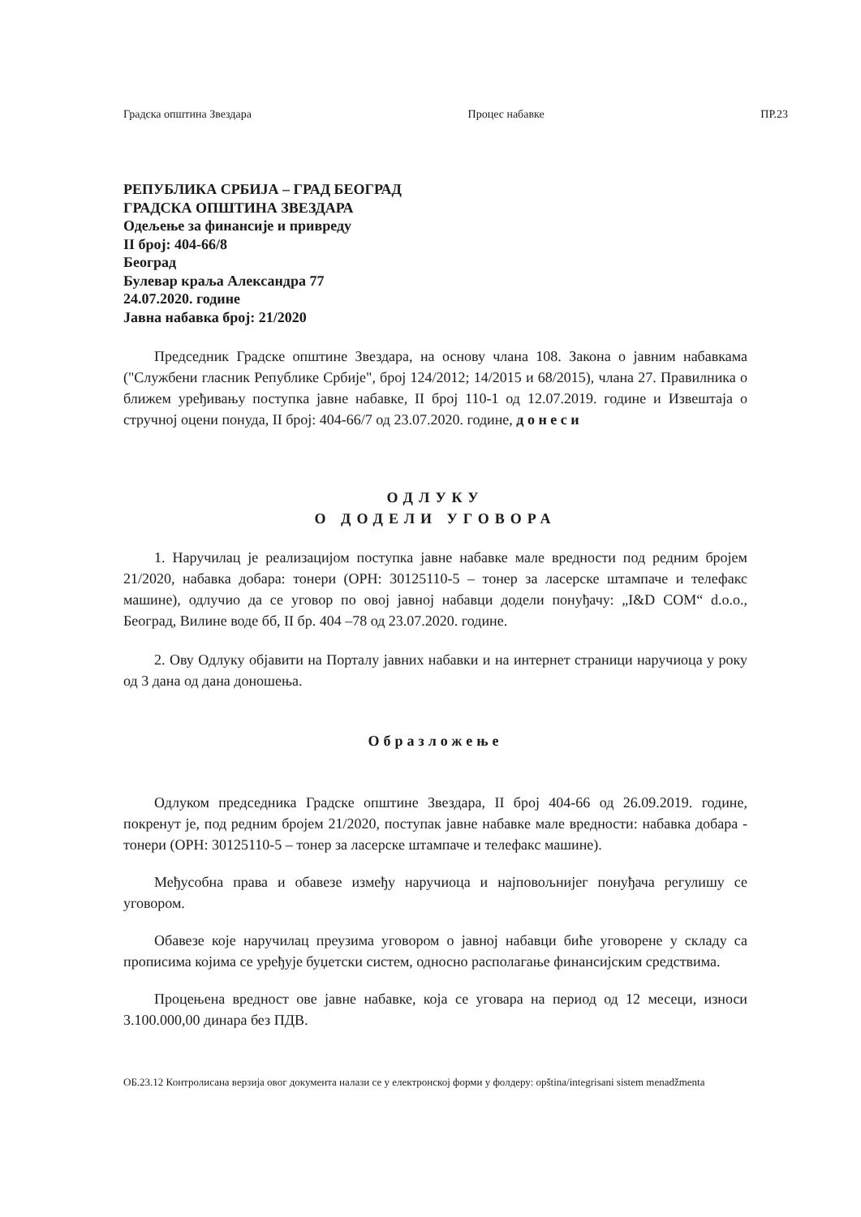Градска општина Звездара Процес набавке ПР.23
РЕПУБЛИКА СРБИЈА – ГРАД БЕОГРАД
ГРАДСКА ОПШТИНА ЗВЕЗДАРА
Одељење за финансије и привреду
II број: 404-66/8
Београд
Булевар краља Александра 77
24.07.2020. године
Јавна набавка број: 21/2020
Председник Градске општине Звездара, на основу члана 108. Закона о јавним набавкама ("Службени гласник Републике Србије", број 124/2012; 14/2015 и 68/2015), члана 27. Правилника о ближем уређивању поступка јавне набавке, II број 110-1 од 12.07.2019. године и Извештаја о стручној оцени понуда, II број: 404-66/7 од 23.07.2020. године, д о н е с и
ОДЛУКУ
О ДОДЕЛИ УГОВОРА
1. Наручилац је реализацијом поступка јавне набавке мале вредности под редним бројем 21/2020, набавка добара: тонери (ОРН: 30125110-5 – тонер за ласерске штампаче и телефакс машине), одлучио да се уговор по овој јавној набавци додели понуђачу: „I&D COM“ d.o.o., Београд, Вилине воде бб, II бр. 404 –78 од 23.07.2020. године.
2. Ову Одлуку објавити на Порталу јавних набавки и на интернет страници наручиоца у року од 3 дана од дана доношења.
Образложење
Одлуком председника Градске општине Звездара, II број 404-66 од 26.09.2019. године, покренут је, под редним бројем 21/2020, поступак јавне набавке мале вредности: набавка добара - тонери (ОРН: 30125110-5 – тонер за ласерске штампаче и телефакс машине).
Међусобна права и обавезе између наручиоца и најповољнијег понуђача регулишу се уговором.
Обавезе које наручилац преузима уговором о јавној набавци биће уговорене у складу са прописима којима се уређује буџетски систем, односно располагање финансијским средствима.
Процењена вредност ове јавне набавке, која се уговара на период од 12 месеци, износи 3.100.000,00 динара без ПДВ.
ОБ.23.12 Контролисана верзија овог документа налази се у електронској форми у фолдеру: opština/integrisani sistem menadžmenta